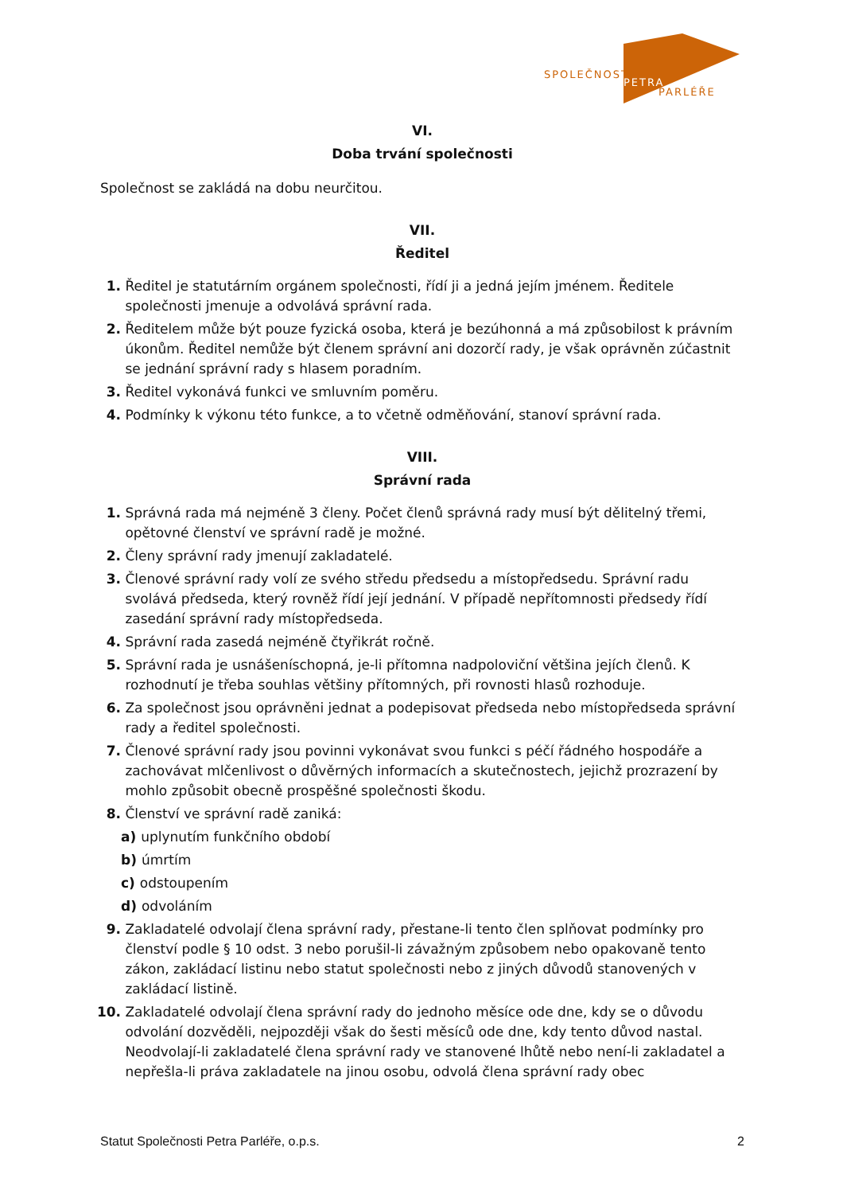SPOLEČNOST
PETRA
PARLÉŘE
VI.
Doba trvání společnosti
Společnost se zakládá na dobu neurčitou.
VII.
Ředitel
1. Ředitel je statutárním orgánem společnosti, řídí ji a jedná jejím jménem. Ředitele společnosti jmenuje a odvolává správní rada.
2. Ředitelem může být pouze fyzická osoba, která je bezúhonná a má způsobilost k právním úkonům. Ředitel nemůže být členem správní ani dozorčí rady, je však oprávněn zúčastnit se jednání správní rady s hlasem poradním.
3. Ředitel vykonává funkci ve smluvním poměru.
4. Podmínky k výkonu této funkce, a to včetně odměňování, stanoví správní rada.
VIII.
Správní rada
1. Správná rada má nejméně 3 členy. Počet členů správná rady musí být dělitelný třemi, opětovné členství ve správní radě je možné.
2. Členy správní rady jmenují zakladatelé.
3. Členové správní rady volí ze svého středu předsedu a místopředsedu. Správní radu svolává předseda, který rovněž řídí její jednání. V případě nepřítomnosti předsedy řídí zasedání správní rady místopředseda.
4. Správní rada zasedá nejméně čtyřikrát ročně.
5. Správní rada je usnášeníschopná, je-li přítomna nadpoloviční většina jejích členů. K rozhodnutí je třeba souhlas většiny přítomných, při rovnosti hlasů rozhoduje.
6. Za společnost jsou oprávněni jednat a podepisovat předseda nebo místopředseda správní rady a ředitel společnosti.
7. Členové správní rady jsou povinni vykonávat svou funkci s péčí řádného hospodáře a zachovávat mlčenlivost o důvěrných informacích a skutečnostech, jejichž prozrazení by mohlo způsobit obecně prospěšné společnosti škodu.
8. Členství ve správní radě zaniká:
a) uplynutím funkčního období
b) úmrtím
c) odstoupením
d) odvoláním
9. Zakladatelé odvolají člena správní rady, přestane-li tento člen splňovat podmínky pro členství podle § 10 odst. 3 nebo porušil-li závažným způsobem nebo opakovaně tento zákon, zakládací listinu nebo statut společnosti nebo z jiných důvodů stanovených v zakládací listině.
10. Zakladatelé odvolají člena správní rady do jednoho měsíce ode dne, kdy se o důvodu odvolání dozvěděli, nejpozději však do šesti měsíců ode dne, kdy tento důvod nastal. Neodvolají-li zakladatelé člena správní rady ve stanovené lhůtě nebo není-li zakladatel a nepřešla-li práva zakladatele na jinou osobu, odvolá člena správní rady obec
Statut Společnosti Petra Parléře, o.p.s. 2